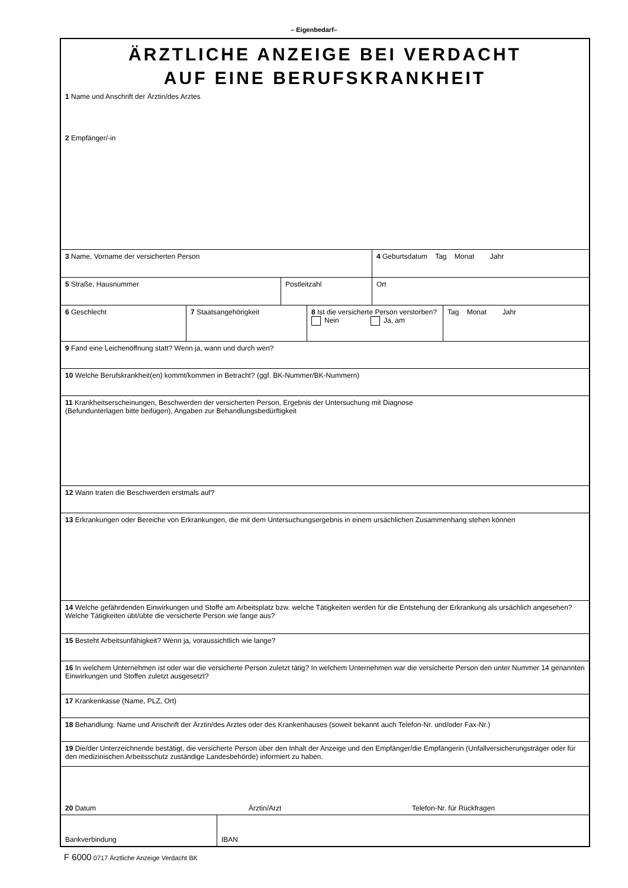– Eigenbedarf–
ÄRZTLICHE ANZEIGE BEI VERDACHT
AUF EINE BERUFSKRANKHEIT
1 Name und Anschrift der Ärztin/des Arztes
2 Empfänger/-in
3 Name, Vorname der versicherten Person 4 Geburtsdatum Tag Monat Jahr
5 Straße, Hausnummer Postleitzahl Ort
6 Geschlecht 7 Staatsangehörigkeit 8 Ist die versicherte Person verstorben?
Nein Ja, am
Tag Monat Jahr
9 Fand eine Leichenöffnung statt? Wenn ja, wann und durch wen?
10 Welche Berufskrankheit(en) kommt/kommen in Betracht? (ggf. BK-Nummer/BK-Nummern)
11 Krankheitserscheinungen, Beschwerden der versicherten Person, Ergebnis der Untersuchung mit Diagnose
(Befundunterlagen bitte beifügen), Angaben zur Behandlungsbedürftigkeit
12 Wann traten die Beschwerden erstmals auf?
13 Erkrankungen oder Bereiche von Erkrankungen, die mit dem Untersuchungsergebnis in einem ursächlichen Zusammenhang stehen können
14 Welche gefährdenden Einwirkungen und Stoffe am Arbeitsplatz bzw. welche Tätigkeiten werden für die Entstehung der Erkrankung als ursächlich angesehen? Welche Tätigkeiten übt/übte die versicherte Person wie lange aus?
15 Besteht Arbeitsunfähigkeit? Wenn ja, voraussichtlich wie lange?
16 In welchem Unternehmen ist oder war die versicherte Person zuletzt tätig? In welchem Unternehmen war die versicherte Person den unter Nummer 14 genannten Einwirkungen und Stoffen zuletzt ausgesetzt?
17 Krankenkasse (Name, PLZ, Ort)
18 Behandlung: Name und Anschrift der Ärztin/des Arztes oder des Krankenhauses (soweit bekannt auch Telefon-Nr. und/oder Fax-Nr.)
19 Die/der Unterzeichnende bestätigt, die versicherte Person über den Inhalt der Anzeige und den Empfänger/die Empfängerin (Unfallversicherungsträger oder für den medizinischen Arbeitsschutz zuständige Landesbehörde) informiert zu haben.
20 Datum Ärztin/Arzt Telefon-Nr. für Rückfragen
Bankverbindung IBAN
F 6000 0717 Ärztliche Anzeige Verdacht BK